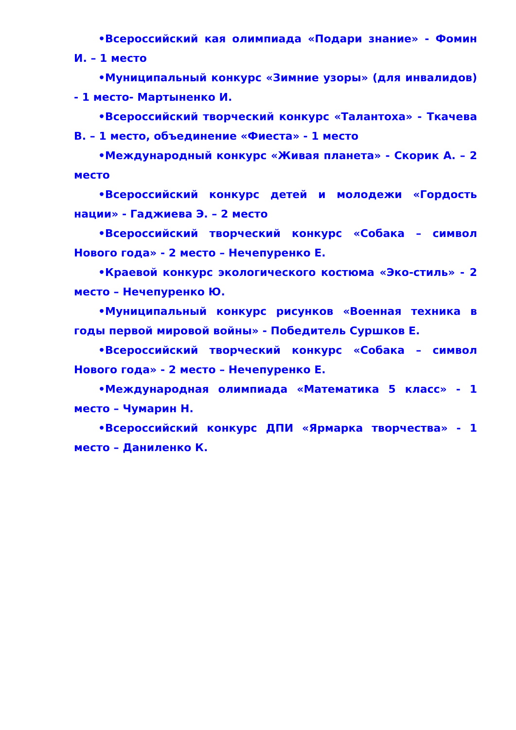•Всероссийский кая олимпиада «Подари знание» - Фомин И. – 1 место
•Муниципальный конкурс «Зимние узоры» (для инвалидов) - 1 место- Мартыненко И.
•Всероссийский творческий конкурс «Талантоха» - Ткачева В. – 1 место, объединение «Фиеста» - 1 место
•Международный конкурс «Живая планета» - Скорик А. – 2 место
•Всероссийский конкурс детей и молодежи «Гордость нации» - Гаджиева Э. – 2 место
•Всероссийский творческий конкурс «Собака – символ Нового года» - 2 место – Нечепуренко Е.
•Краевой конкурс экологического костюма «Эко-стиль» - 2 место – Нечепуренко Ю.
•Муниципальный конкурс рисунков «Военная техника в годы первой мировой войны» - Победитель Суршков Е.
•Всероссийский творческий конкурс «Собака – символ Нового года» - 2 место – Нечепуренко Е.
•Международная олимпиада «Математика 5 класс» - 1 место – Чумарин Н.
•Всероссийский конкурс ДПИ «Ярмарка творчества» - 1 место – Даниленко К.